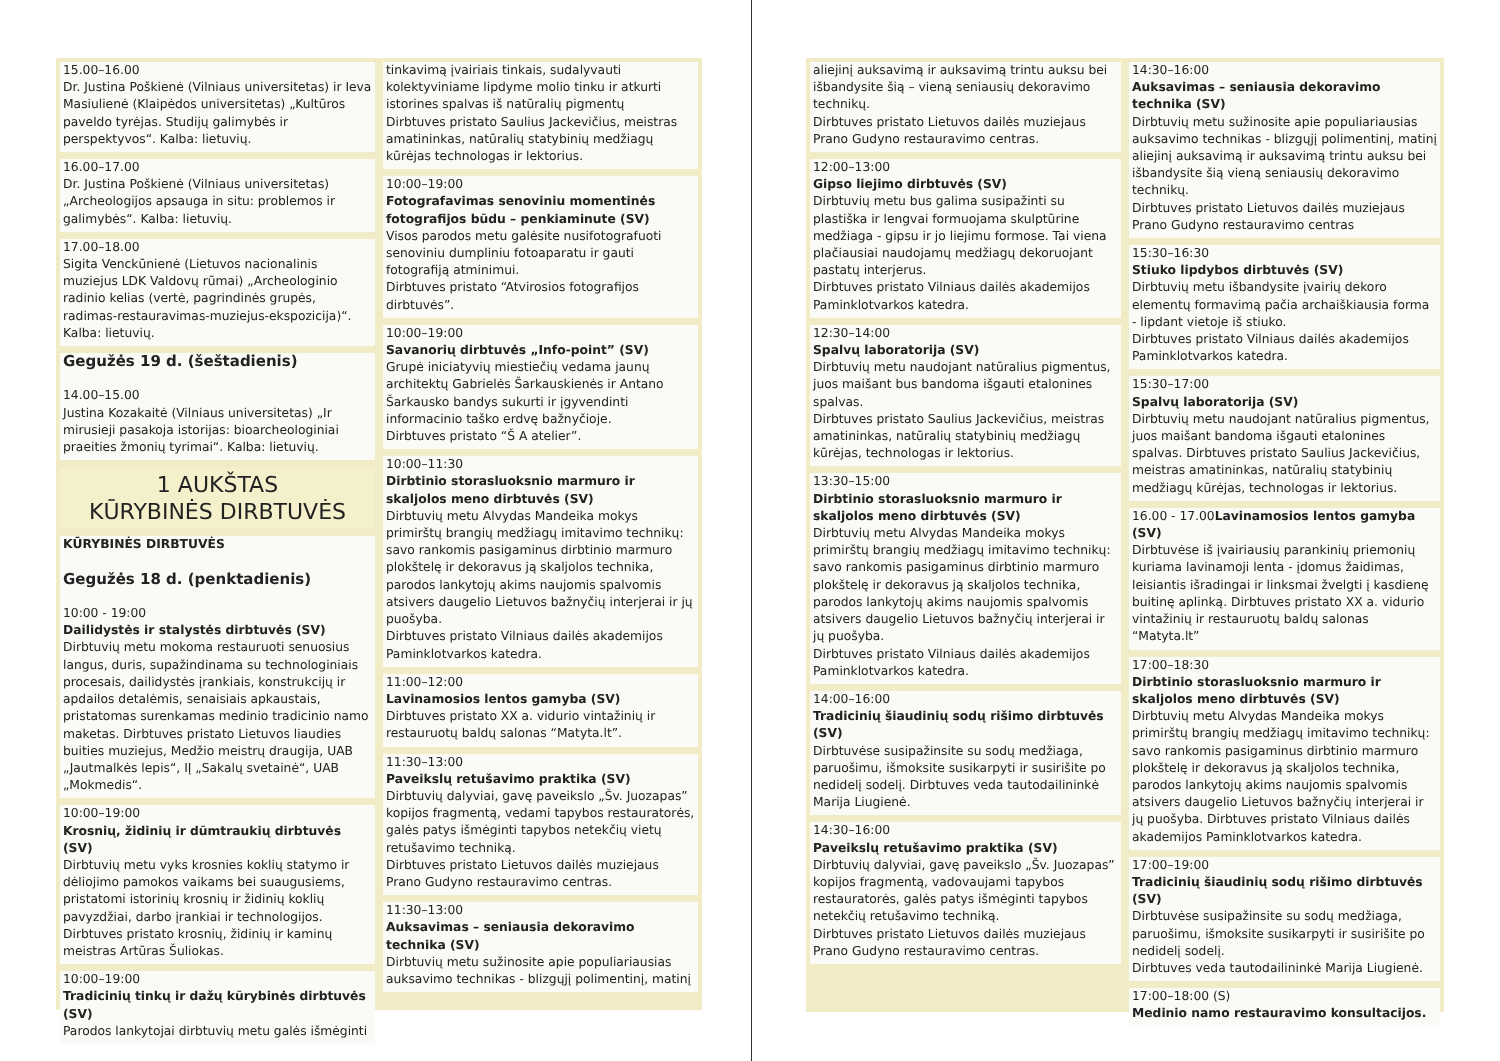15.00–16.00
Dr. Justina Poškienė (Vilniaus universitetas) ir Ieva Masiulienė (Klaipėdos universitetas) „Kultūros paveldo tyrėjas. Studijų galimybės ir perspektyvos“. Kalba: lietuvių.
16.00–17.00
Dr. Justina Poškienė (Vilniaus universitetas) „Archeologijos apsauga in situ: problemos ir galimybės“. Kalba: lietuvių.
17.00–18.00
Sigita Venckūnienė (Lietuvos nacionalinis muziejus LDK Valdovų rūmai) „Archeologinio radinio kelias (vertė, pagrindinės grupės, radimas-restauravimas-muziejus-ekspozicija)“. Kalba: lietuvių.
Gegužės 19 d. (šeštadienis)
14.00–15.00
Justina Kozakaitė (Vilniaus universitetas) „Ir mirusieji pasakoja istorijas: bioarcheologiniai praeities žmonių tyrimai“. Kalba: lietuvių.
1 AUKŠTAS
KŪRYBINĖS DIRBTUVĖS
KŪRYBINĖS DIRBTUVĖS
Gegužės 18 d. (penktadienis)
10:00 - 19:00
Dailidystės ir stalystės dirbtuvės (SV)
Dirbtuvių metu mokoma restauruoti senuosius langus, duris, supažindinama su technologiniais procesais, dailidystės įrankiais, konstrukcijų ir apdailos detalėmis, senaisiais apkaustais, pristatomas surenkamas medinio tradicinio namo maketas. Dirbtuves pristato Lietuvos liaudies buities muziejus, Medžio meistrų draugija, UAB „Jautmalkės lepis“, IĮ „Sakalų svetainė“, UAB „Mokmedis“.
10:00–19:00
Krosnių, židinių ir dūmtraukių dirbtuvės (SV)
Dirbtuvių metu vyks krosnies koklių statymo ir dėliojimo pamokos vaikams bei suaugusiems, pristatomi istorinių krosnių ir židinių koklių pavyzdžiai, darbo įrankiai ir technologijos. Dirbtuves pristato krosnių, židinių ir kaminų meistras Artūras Šuliokas.
10:00–19:00
Tradicinių tinkų ir dažų kūrybinės dirbtuvės (SV)
Parodos lankytojai dirbtuvių metu galės išmėginti
tinkavimą įvairiais tinkais, sudalyvauti kolektyviniame lipdyme molio tinku ir atkurti istorines spalvas iš natūralių pigmentų
Dirbtuves pristato Saulius Jackevičius, meistras amatininkas, natūralių statybinių medžiagų kūrėjas technologas ir lektorius.
10:00–19:00
Fotografavimas senoviniu momentinės fotografijos būdu – penkiaminute (SV)
Visos parodos metu galėsite nusifotografuoti senoviniu dumpliniu fotoaparatu ir gauti fotografiją atminimui.
Dirbtuves pristato “Atvirosios fotografijos dirbtuvės”.
10:00–19:00
Savanorių dirbtuvės „Info-point” (SV)
Grupė iniciatyvių miestiečių vedama jaunų architektų Gabrielės Šarkauskienės ir Antano Šarkausko bandys sukurti ir įgyvendinti informacinio taško erdvę bažnyčioje.
Dirbtuves pristato “Š A atelier”.
10:00–11:30
Dirbtinio storasluoksnio marmuro ir skaljolos meno dirbtuvės (SV)
Dirbtuvių metu Alvydas Mandeika mokys primirštų brangių medžiagų imitavimo technikų: savo rankomis pasigaminus dirbtinio marmuro plokštelę ir dekoravus ją skaljolos technika, parodos lankytojų akims naujomis spalvomis atsivers daugelio Lietuvos bažnyčių interjerai ir jų puošyba.
Dirbtuves pristato Vilniaus dailės akademijos Paminklotvarkos katedra.
11:00–12:00
Lavinamosios lentos gamyba (SV)
Dirbtuves pristato XX a. vidurio vintažinių ir restauruotų baldų salonas “Matyta.lt”.
11:30–13:00
Paveikslų retušavimo praktika (SV)
Dirbtuvių dalyviai, gavę paveikslo „Šv. Juozapas” kopijos fragmentą, vedami tapybos restauratorės, galės patys išmėginti tapybos netekčių vietų retušavimo techniką.
Dirbtuves pristato Lietuvos dailės muziejaus Prano Gudyno restauravimo centras.
11:30–13:00
Auksavimas – seniausia dekoravimo technika (SV)
Dirbtuvių metu sužinosite apie populiariausias auksavimo technikas - blizgųjį polimentinį, matinį
aliejinį auksavimą ir auksavimą trintu auksu bei išbandysite šią – vieną seniausių dekoravimo technikų.
Dirbtuves pristato Lietuvos dailės muziejaus Prano Gudyno restauravimo centras.
12:00–13:00
Gipso liejimo dirbtuvės (SV)
Dirbtuvių metu bus galima susipažinti su plastiška ir lengvai formuojama skulptūrine medžiaga - gipsu ir jo liejimu formose. Tai viena plačiausiai naudojamų medžiagų dekoruojant pastatų interjerus.
Dirbtuves pristato Vilniaus dailės akademijos Paminklotvarkos katedra.
12:30–14:00
Spalvų laboratorija (SV)
Dirbtuvių metu naudojant natūralius pigmentus, juos maišant bus bandoma išgauti etalonines spalvas.
Dirbtuves pristato Saulius Jackevičius, meistras amatininkas, natūralių statybinių medžiagų kūrėjas, technologas ir lektorius.
13:30–15:00
Dirbtinio storasluoksnio marmuro ir skaljolos meno dirbtuvės (SV)
Dirbtuvių metu Alvydas Mandeika mokys primirštų brangių medžiagų imitavimo technikų: savo rankomis pasigaminus dirbtinio marmuro plokštelę ir dekoravus ją skaljolos technika, parodos lankytojų akims naujomis spalvomis atsivers daugelio Lietuvos bažnyčių interjerai ir jų puošyba.
Dirbtuves pristato Vilniaus dailės akademijos Paminklotvarkos katedra.
14:00–16:00
Tradicinių šiaudinių sodų rišimo dirbtuvės (SV)
Dirbtuvėse susipažinsite su sodų medžiaga, paruošimu, išmoksite susikarpyti ir susirišite po nedidelį sodelį. Dirbtuves veda tautodailininkė Marija Liugienė.
14:30–16:00
Paveikslų retušavimo praktika (SV)
Dirbtuvių dalyviai, gavę paveikslo „Šv. Juozapas” kopijos fragmentą, vadovaujami tapybos restauratorės, galės patys išmėginti tapybos netekčių retušavimo techniką.
Dirbtuves pristato Lietuvos dailės muziejaus Prano Gudyno restauravimo centras.
14:30–16:00
Auksavimas – seniausia dekoravimo technika (SV)
Dirbtuvių metu sužinosite apie populiariausias auksavimo technikas - blizgųjį polimentinį, matinį aliejinį auksavimą ir auksavimą trintu auksu bei išbandysite šią vieną seniausių dekoravimo technikų.
Dirbtuves pristato Lietuvos dailės muziejaus Prano Gudyno restauravimo centras
15:30–16:30
Stiuko lipdybos dirbtuvės (SV)
Dirbtuvių metu išbandysite įvairių dekoro elementų formavimą pačia archaiškiausia forma - lipdant vietoje iš stiuko.
Dirbtuves pristato Vilniaus dailės akademijos Paminklotvarkos katedra.
15:30–17:00
Spalvų laboratorija (SV)
Dirbtuvių metu naudojant natūralius pigmentus, juos maišant bandoma išgauti etalonines spalvas. Dirbtuves pristato Saulius Jackevičius, meistras amatininkas, natūralių statybinių medžiagų kūrėjas, technologas ir lektorius.
16.00 - 17.00Lavinamosios lentos gamyba (SV)
Dirbtuvėse iš įvairiausių parankinių priemonių kuriama lavinamoji lenta - įdomus žaidimas, leisiantis išradingai ir linksmai žvelgti į kasdienę buitinę aplinką. Dirbtuves pristato XX a. vidurio vintažinių ir restauruotų baldų salonas “Matyta.lt”
17:00–18:30
Dirbtinio storasluoksnio marmuro ir skaljolos meno dirbtuvės (SV)
Dirbtuvių metu Alvydas Mandeika mokys primirštų brangių medžiagų imitavimo technikų: savo rankomis pasigaminus dirbtinio marmuro plokštelę ir dekoravus ją skaljolos technika, parodos lankytojų akims naujomis spalvomis atsivers daugelio Lietuvos bažnyčių interjerai ir jų puošyba. Dirbtuves pristato Vilniaus dailės akademijos Paminklotvarkos katedra.
17:00–19:00
Tradicinių šiaudinių sodų rišimo dirbtuvės (SV)
Dirbtuvėse susipažinsite su sodų medžiaga, paruošimu, išmoksite susikarpyti ir susirišite po nedidelį sodelį.
Dirbtuves veda tautodailininkė Marija Liugienė.
17:00–18:00 (S)
Medinio namo restauravimo konsultacijos.